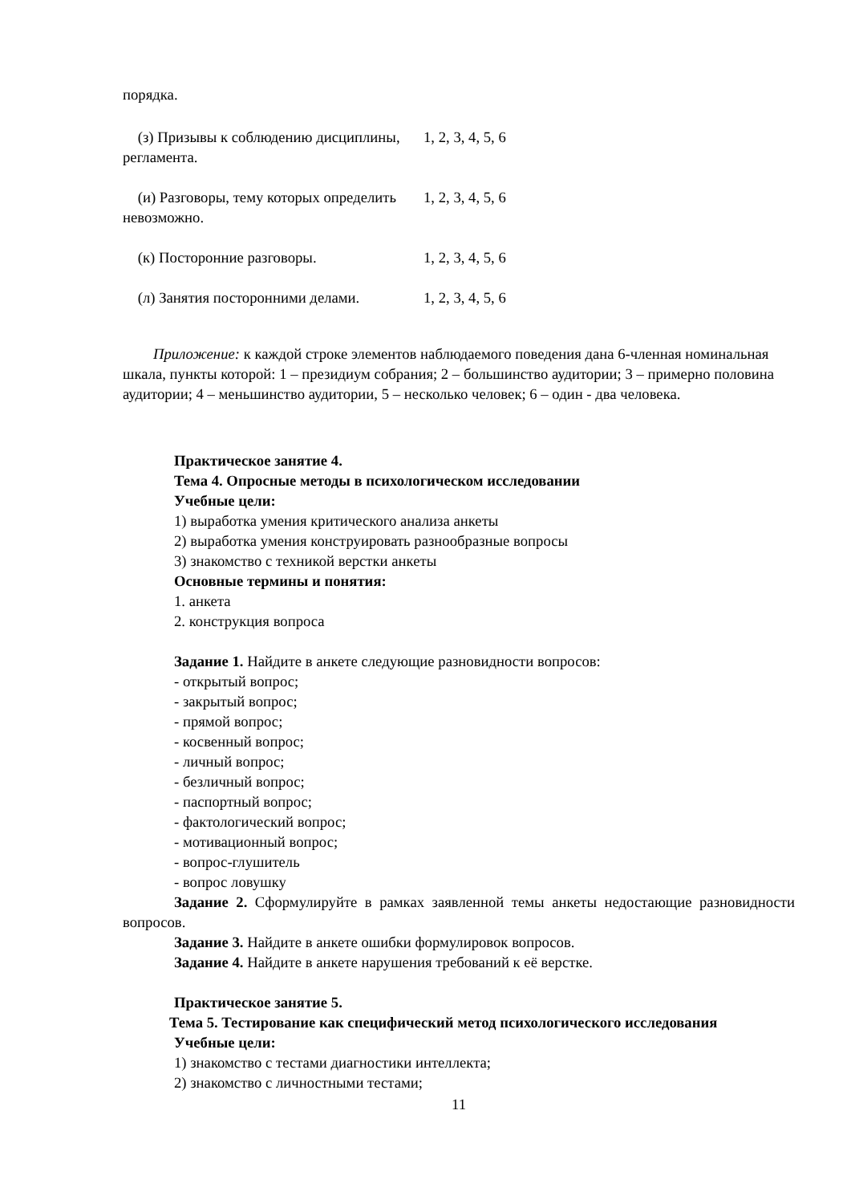порядка.
| (з) Призывы к соблюдению дисциплины, регламента. | 1, 2, 3, 4, 5, 6 |
| (и) Разговоры, тему которых определить невозможно. | 1, 2, 3, 4, 5, 6 |
| (к) Посторонние разговоры. | 1, 2, 3, 4, 5, 6 |
| (л) Занятия посторонними делами. | 1, 2, 3, 4, 5, 6 |
Приложение: к каждой строке элементов наблюдаемого поведения дана 6-членная номинальная шкала, пункты которой: 1 – президиум собрания; 2 – большинство аудитории; 3 – примерно половина аудитории; 4 – меньшинство аудитории, 5 – несколько человек; 6 – один - два человека.
Практическое занятие 4.
Тема 4. Опросные методы в психологическом исследовании
Учебные цели:
1) выработка умения критического анализа анкеты
2) выработка умения конструировать разнообразные вопросы
3) знакомство с техникой верстки анкеты
Основные термины и понятия:
1. анкета
2. конструкция вопроса
Задание 1. Найдите в анкете следующие разновидности вопросов:
- открытый вопрос;
- закрытый вопрос;
- прямой вопрос;
- косвенный вопрос;
- личный вопрос;
- безличный вопрос;
- паспортный вопрос;
- фактологический вопрос;
- мотивационный вопрос;
- вопрос-глушитель
- вопрос ловушку
Задание 2. Сформулируйте в рамках заявленной темы анкеты недостающие разновидности вопросов.
Задание 3. Найдите в анкете ошибки формулировок вопросов.
Задание 4. Найдите в анкете нарушения требований к её верстке.
Практическое занятие 5.
Тема 5. Тестирование как специфический метод психологического исследования
Учебные цели:
1) знакомство с тестами диагностики интеллекта;
2) знакомство с личностными тестами;
11